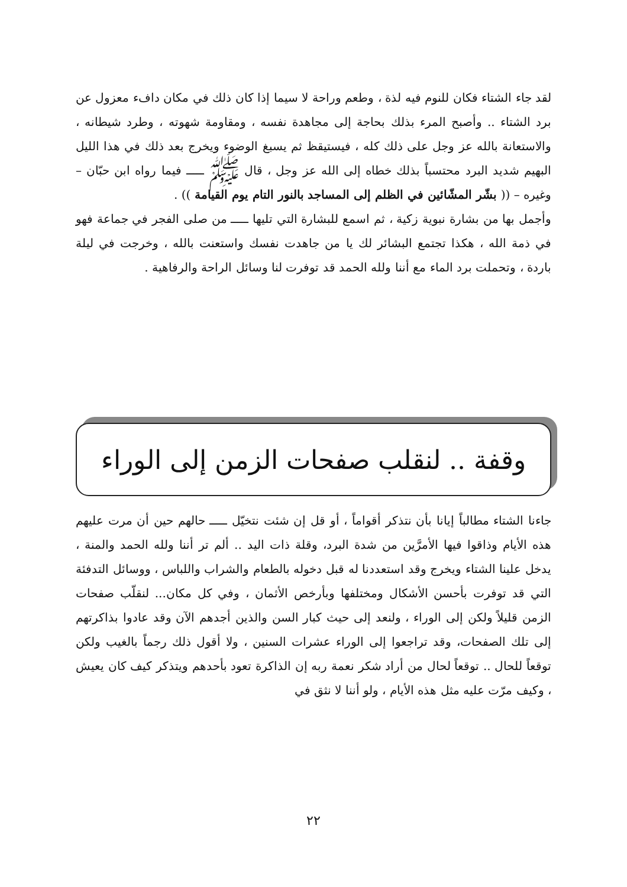لقد جاء الشتاء فكان للنوم فيه لذة ، وطعم وراحة لا سيما إذا كان ذلك في مكان دافء معزول عن برد الشتاء .. وأصبح المرء بذلك بحاجة إلى مجاهدة نفسه ، ومقاومة شهوته ، وطرد شيطانه ، والاستعانة بالله عز وجل على ذلك كله ، فيستيقظ ثم يسبغ الوضوء ويخرج بعد ذلك في هذا الليل البهيم شديد البرد محتسباً بذلك خطاه إلى الله عز وجل ، قال ﷺ ـــــ فيما رواه ابن حبّان – وغيره – (( بشّر المشّائين في الظلم إلى المساجد بالنور التام يوم القيامة )) .
وأجمل بها من بشارة نبوية زكية ، ثم اسمع للبشارة التي تليها ـــــ من صلى الفجر في جماعة فهو في ذمة الله ، هكذا تجتمع البشائر لك يا من جاهدت نفسك واستعنت بالله ، وخرجت في ليلة باردة ، وتحملت برد الماء مع أننا ولله الحمد قد توفرت لنا وسائل الراحة والرفاهية .
وقفة .. لنقلب صفحات الزمن إلى الوراء
جاءنا الشتاء مطالباً إيانا بأن نتذكر أقواماً ، أو قل إن شئت نتخيّل ـــــ حالهم حين أن مرت عليهم هذه الأيام وذاقوا فيها الأمرَّين من شدة البرد، وقلة ذات اليد .. ألم تر أننا ولله الحمد والمنة ، يدخل علينا الشتاء ويخرج وقد استعددنا له قبل دخوله بالطعام والشراب واللباس ، ووسائل التدفئة التي قد توفرت بأحسن الأشكال ومختلفها وبأرخص الأثمان ، وفي كل مكان... لنقلّب صفحات الزمن قليلاً ولكن إلى الوراء ، ولنعد إلى حيث كبار السن والذين أجدهم الآن وقد عادوا بذاكرتهم إلى تلك الصفحات، وقد تراجعوا إلى الوراء عشرات السنين ، ولا أقول ذلك رجماً بالغيب ولكن توقعاً للحال .. توقعاً لحال من أراد شكر نعمة ربه إن الذاكرة تعود بأحدهم ويتذكر كيف كان يعيش ، وكيف مرّت عليه مثل هذه الأيام ، ولو أننا لا نثق في
٢٢